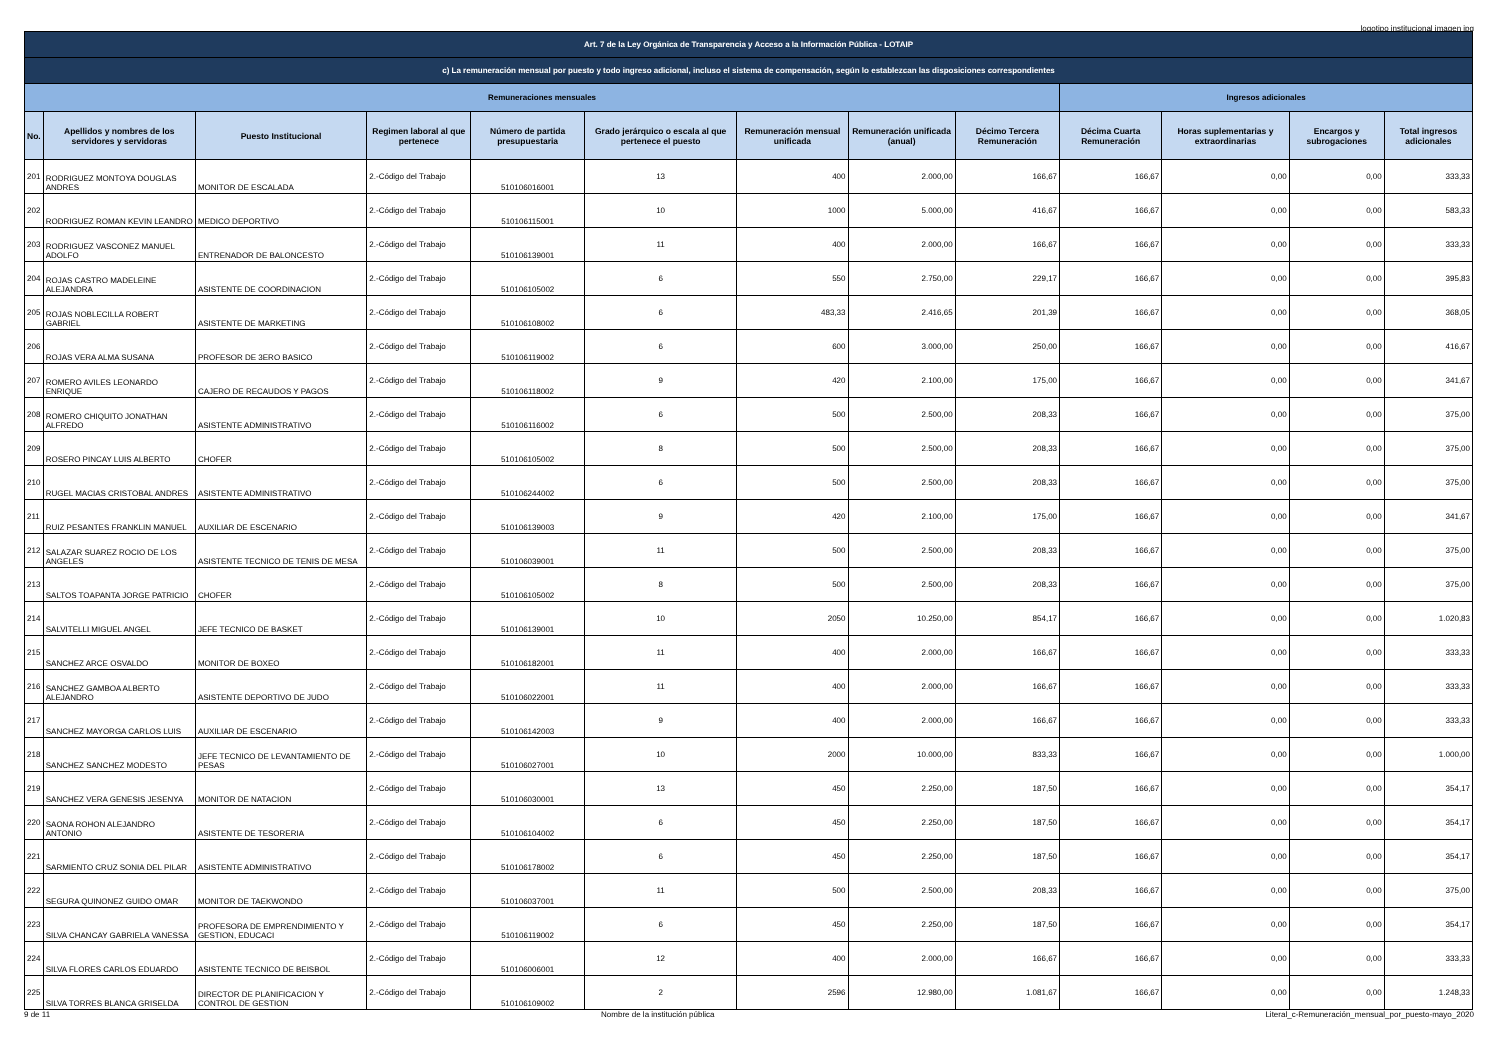logotipo institucional imagen jpg
| Art. 7 de la Ley Orgánica de Transparencia y Acceso a la Información Pública - LOTAIP | | | | | | | | | | | | |
| --- | --- | --- | --- | --- | --- | --- | --- | --- | --- | --- | --- | --- |
| c) La remuneración mensual por puesto y todo ingreso adicional, incluso el sistema de compensación, según lo establezcan las disposiciones correspondientes | | | | | | | | | | | | |
| Remuneraciones mensuales | | | | | | | | | Ingresos adicionales | | | |
| No. | Apellidos y nombres de los servidores y servidoras | Puesto Institucional | Regimen laboral al que pertenece | Número de partida presupuestaria | Grado jerárquico o escala al que pertenece el puesto | Remuneración mensual unificada | Remuneración unificada (anual) | Décimo Tercera Remuneración | Décima Cuarta Remuneración | Horas suplementarias y extraordinarias | Encargos y subrogaciones | Total ingresos adicionales |
| 201 | RODRIGUEZ MONTOYA DOUGLAS ANDRES | MONITOR DE ESCALADA | 2.-Código del Trabajo | 510106016001 | 13 | 400 | 2.000,00 | 166,67 | 166,67 | 0,00 | 0,00 | 333,33 |
| 202 | RODRIGUEZ ROMAN KEVIN LEANDRO | MEDICO DEPORTIVO | 2.-Código del Trabajo | 510106115001 | 10 | 1000 | 5.000,00 | 416,67 | 166,67 | 0,00 | 0,00 | 583,33 |
| 203 | RODRIGUEZ VASCONEZ MANUEL ADOLFO | ENTRENADOR DE BALONCESTO | 2.-Código del Trabajo | 510106139001 | 11 | 400 | 2.000,00 | 166,67 | 166,67 | 0,00 | 0,00 | 333,33 |
| 204 | ROJAS CASTRO MADELEINE ALEJANDRA | ASISTENTE DE COORDINACION | 2.-Código del Trabajo | 510106105002 | 6 | 550 | 2.750,00 | 229,17 | 166,67 | 0,00 | 0,00 | 395,83 |
| 205 | ROJAS NOBLECILLA ROBERT GABRIEL | ASISTENTE DE MARKETING | 2.-Código del Trabajo | 510106108002 | 6 | 483,33 | 2.416,65 | 201,39 | 166,67 | 0,00 | 0,00 | 368,05 |
| 206 | ROJAS VERA ALMA SUSANA | PROFESOR DE 3ERO BASICO | 2.-Código del Trabajo | 510106119002 | 6 | 600 | 3.000,00 | 250,00 | 166,67 | 0,00 | 0,00 | 416,67 |
| 207 | ROMERO AVILES LEONARDO ENRIQUE | CAJERO DE RECAUDOS Y PAGOS | 2.-Código del Trabajo | 510106118002 | 9 | 420 | 2.100,00 | 175,00 | 166,67 | 0,00 | 0,00 | 341,67 |
| 208 | ROMERO CHIQUITO JONATHAN ALFREDO | ASISTENTE ADMINISTRATIVO | 2.-Código del Trabajo | 510106116002 | 6 | 500 | 2.500,00 | 208,33 | 166,67 | 0,00 | 0,00 | 375,00 |
| 209 | ROSERO PINCAY LUIS ALBERTO | CHOFER | 2.-Código del Trabajo | 510106105002 | 8 | 500 | 2.500,00 | 208,33 | 166,67 | 0,00 | 0,00 | 375,00 |
| 210 | RUGEL MACIAS CRISTOBAL ANDRES | ASISTENTE ADMINISTRATIVO | 2.-Código del Trabajo | 510106244002 | 6 | 500 | 2.500,00 | 208,33 | 166,67 | 0,00 | 0,00 | 375,00 |
| 211 | RUIZ PESANTES FRANKLIN MANUEL | AUXILIAR DE ESCENARIO | 2.-Código del Trabajo | 510106139003 | 9 | 420 | 2.100,00 | 175,00 | 166,67 | 0,00 | 0,00 | 341,67 |
| 212 | SALAZAR SUAREZ ROCIO DE LOS ANGELES | ASISTENTE TECNICO DE TENIS DE MESA | 2.-Código del Trabajo | 510106039001 | 11 | 500 | 2.500,00 | 208,33 | 166,67 | 0,00 | 0,00 | 375,00 |
| 213 | SALTOS TOAPANTA JORGE PATRICIO | CHOFER | 2.-Código del Trabajo | 510106105002 | 8 | 500 | 2.500,00 | 208,33 | 166,67 | 0,00 | 0,00 | 375,00 |
| 214 | SALVITELLI MIGUEL ANGEL | JEFE TECNICO DE BASKET | 2.-Código del Trabajo | 510106139001 | 10 | 2050 | 10.250,00 | 854,17 | 166,67 | 0,00 | 0,00 | 1.020,83 |
| 215 | SANCHEZ ARCE OSVALDO | MONITOR DE BOXEO | 2.-Código del Trabajo | 510106182001 | 11 | 400 | 2.000,00 | 166,67 | 166,67 | 0,00 | 0,00 | 333,33 |
| 216 | SANCHEZ GAMBOA ALBERTO ALEJANDRO | ASISTENTE DEPORTIVO DE JUDO | 2.-Código del Trabajo | 510106022001 | 11 | 400 | 2.000,00 | 166,67 | 166,67 | 0,00 | 0,00 | 333,33 |
| 217 | SANCHEZ MAYORGA CARLOS LUIS | AUXILIAR DE ESCENARIO | 2.-Código del Trabajo | 510106142003 | 9 | 400 | 2.000,00 | 166,67 | 166,67 | 0,00 | 0,00 | 333,33 |
| 218 | SANCHEZ SANCHEZ MODESTO | JEFE TECNICO DE LEVANTAMIENTO DE PESAS | 2.-Código del Trabajo | 510106027001 | 10 | 2000 | 10.000,00 | 833,33 | 166,67 | 0,00 | 0,00 | 1.000,00 |
| 219 | SANCHEZ VERA GENESIS JESENYA | MONITOR DE NATACION | 2.-Código del Trabajo | 510106030001 | 13 | 450 | 2.250,00 | 187,50 | 166,67 | 0,00 | 0,00 | 354,17 |
| 220 | SAONA ROHON ALEJANDRO ANTONIO | ASISTENTE DE TESORERIA | 2.-Código del Trabajo | 510106104002 | 6 | 450 | 2.250,00 | 187,50 | 166,67 | 0,00 | 0,00 | 354,17 |
| 221 | SARMIENTO CRUZ SONIA DEL PILAR | ASISTENTE ADMINISTRATIVO | 2.-Código del Trabajo | 510106178002 | 6 | 450 | 2.250,00 | 187,50 | 166,67 | 0,00 | 0,00 | 354,17 |
| 222 | SEGURA QUINONEZ GUIDO OMAR | MONITOR DE TAEKWONDO | 2.-Código del Trabajo | 510106037001 | 11 | 500 | 2.500,00 | 208,33 | 166,67 | 0,00 | 0,00 | 375,00 |
| 223 | SILVA CHANCAY GABRIELA VANESSA | PROFESORA DE EMPRENDIMIENTO Y GESTION, EDUCACI | 2.-Código del Trabajo | 510106119002 | 6 | 450 | 2.250,00 | 187,50 | 166,67 | 0,00 | 0,00 | 354,17 |
| 224 | SILVA FLORES CARLOS EDUARDO | ASISTENTE TECNICO DE BEISBOL | 2.-Código del Trabajo | 510106006001 | 12 | 400 | 2.000,00 | 166,67 | 166,67 | 0,00 | 0,00 | 333,33 |
| 225 | SILVA TORRES BLANCA GRISELDA | DIRECTOR DE PLANIFICACION Y CONTROL DE GESTION | 2.-Código del Trabajo | 510106109002 | 2 | 2596 | 12.980,00 | 1.081,67 | 166,67 | 0,00 | 0,00 | 1.248,33 |
9 de 11 Nombre de la institución pública Literal_c-Remuneración_mensual_por_puesto-mayo_2020